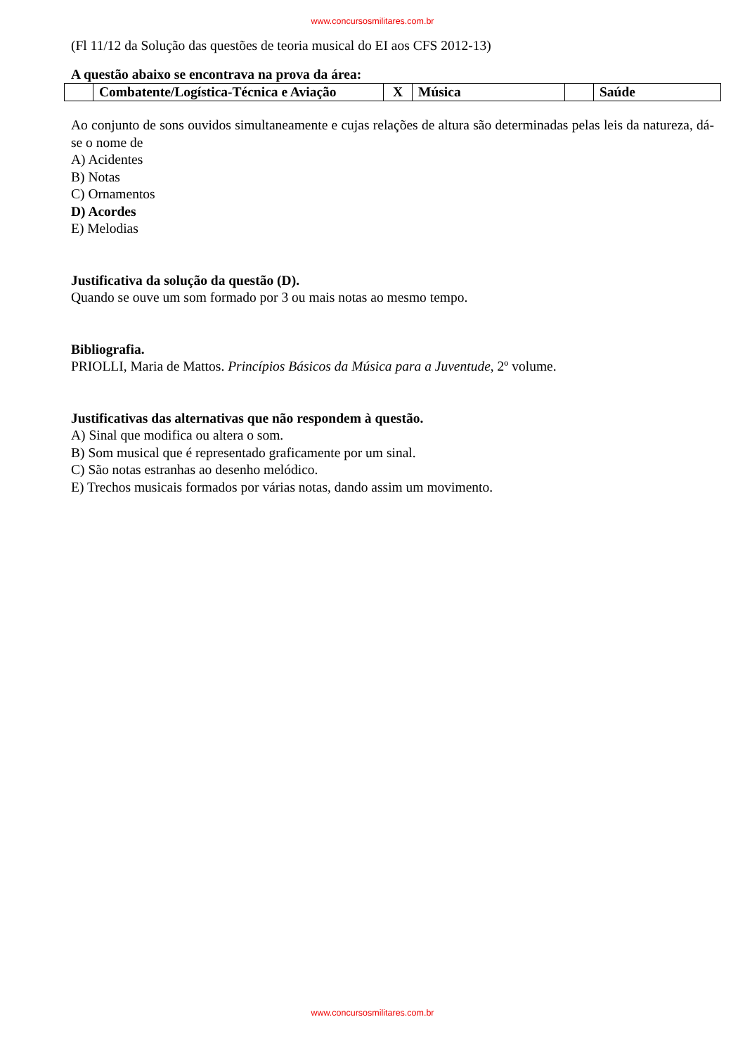www.concursosmilitares.com.br
(Fl 11/12 da Solução das questões de teoria musical do EI aos CFS 2012-13)
A questão abaixo se encontrava na prova da área:
| | Combatente/Logística-Técnica e Aviação | X | Música | | Saúde |
Ao conjunto de sons ouvidos simultaneamente e cujas relações de altura são determinadas pelas leis da natureza, dá-se o nome de
A) Acidentes
B) Notas
C) Ornamentos
D) Acordes
E) Melodias
Justificativa da solução da questão (D).
Quando se ouve um som formado por 3 ou mais notas ao mesmo tempo.
Bibliografia.
PRIOLLI, Maria de Mattos. Princípios Básicos da Música para a Juventude, 2º volume.
Justificativas das alternativas que não respondem à questão.
A) Sinal que modifica ou altera o som.
B) Som musical que é representado graficamente por um sinal.
C) São notas estranhas ao desenho melódico.
E) Trechos musicais formados por várias notas, dando assim um movimento.
www.concursosmilitares.com.br